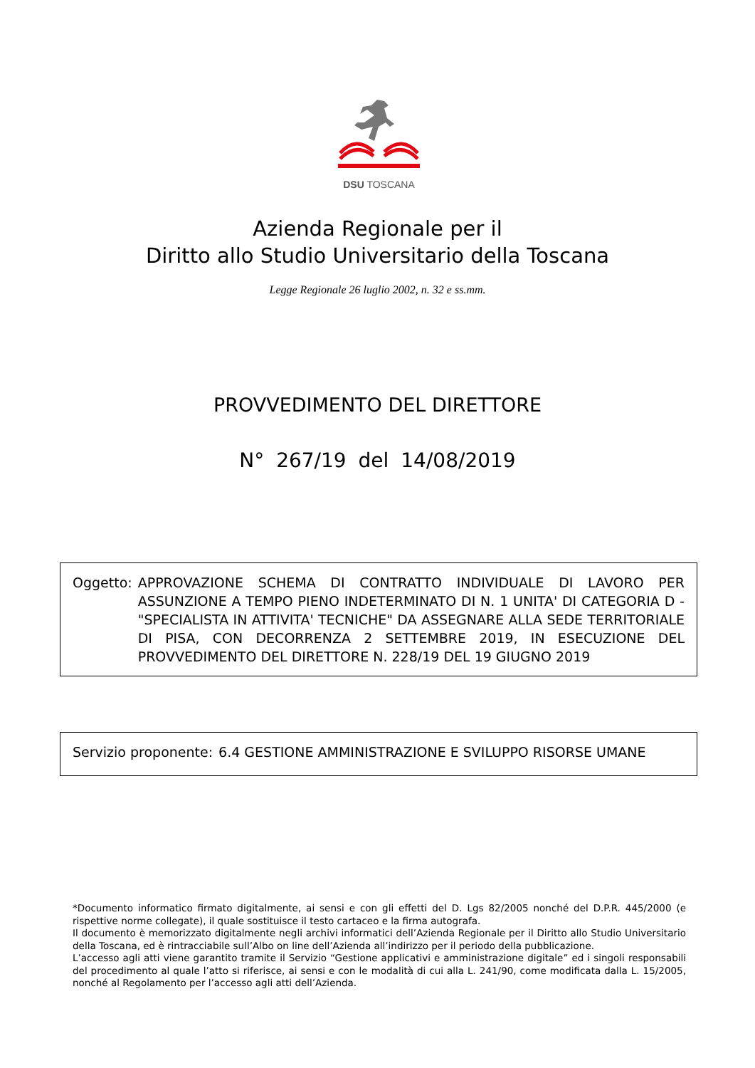DSU TOSCANA
Azienda Regionale per il
Diritto allo Studio Universitario della Toscana
Legge Regionale 26 luglio 2002, n. 32 e ss.mm.
PROVVEDIMENTO DEL DIRETTORE
N° 267/19 del 14/08/2019
Oggetto: APPROVAZIONE SCHEMA DI CONTRATTO INDIVIDUALE DI LAVORO PER ASSUNZIONE A TEMPO PIENO INDETERMINATO DI N. 1 UNITA' DI CATEGORIA D - "SPECIALISTA IN ATTIVITA' TECNICHE" DA ASSEGNARE ALLA SEDE TERRITORIALE DI PISA, CON DECORRENZA 2 SETTEMBRE 2019, IN ESECUZIONE DEL PROVVEDIMENTO DEL DIRETTORE N. 228/19 DEL 19 GIUGNO 2019
Servizio proponente: 6.4 GESTIONE AMMINISTRAZIONE E SVILUPPO RISORSE UMANE
*Documento informatico firmato digitalmente, ai sensi e con gli effetti del D. Lgs 82/2005 nonché del D.P.R. 445/2000 (e rispettive norme collegate), il quale sostituisce il testo cartaceo e la firma autografa.
Il documento è memorizzato digitalmente negli archivi informatici dell’Azienda Regionale per il Diritto allo Studio Universitario della Toscana, ed è rintracciabile sull’Albo on line dell’Azienda all’indirizzo per il periodo della pubblicazione.
L’accesso agli atti viene garantito tramite il Servizio “Gestione applicativi e amministrazione digitale” ed i singoli responsabili del procedimento al quale l’atto si riferisce, ai sensi e con le modalità di cui alla L. 241/90, come modificata dalla L. 15/2005, nonché al Regolamento per l’accesso agli atti dell’Azienda.